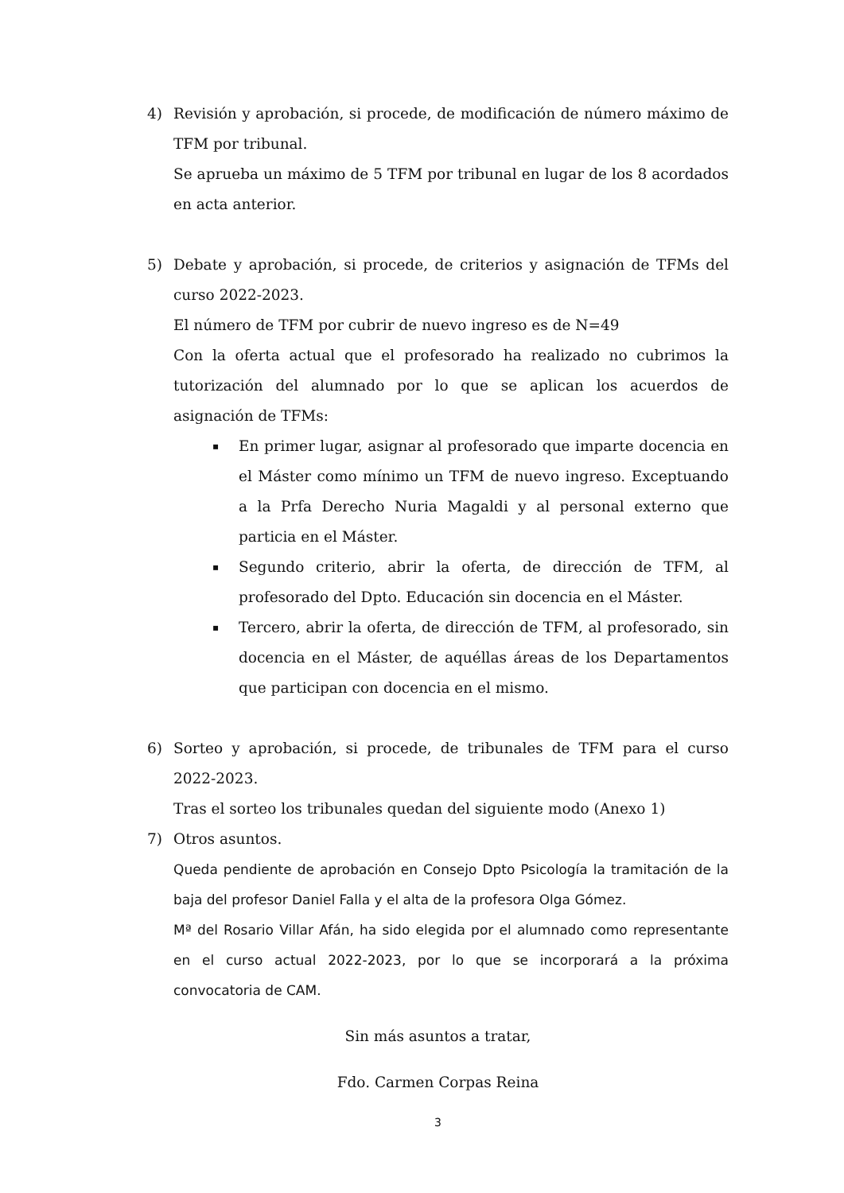4) Revisión y aprobación, si procede, de modificación de número máximo de TFM por tribunal.
Se aprueba un máximo de 5 TFM por tribunal en lugar de los 8 acordados en acta anterior.
5) Debate y aprobación, si procede, de criterios y asignación de TFMs del curso 2022-2023.
El número de TFM por cubrir de nuevo ingreso es de N=49
Con la oferta actual que el profesorado ha realizado no cubrimos la tutorización del alumnado por lo que se aplican los acuerdos de asignación de TFMs:
▪ En primer lugar, asignar al profesorado que imparte docencia en el Máster como mínimo un TFM de nuevo ingreso. Exceptuando a la Prfa Derecho Nuria Magaldi y al personal externo que particia en el Máster.
▪ Segundo criterio, abrir la oferta, de dirección de TFM, al profesorado del Dpto. Educación sin docencia en el Máster.
▪ Tercero, abrir la oferta, de dirección de TFM, al profesorado, sin docencia en el Máster, de aquéllas áreas de los Departamentos que participan con docencia en el mismo.
6) Sorteo y aprobación, si procede, de tribunales de TFM para el curso 2022-2023.
Tras el sorteo los tribunales quedan del siguiente modo (Anexo 1)
7) Otros asuntos.
Queda pendiente de aprobación en Consejo Dpto Psicología la tramitación de la baja del profesor Daniel Falla y el alta de la profesora Olga Gómez.
Mª del Rosario Villar Afán, ha sido elegida por el alumnado como representante en el curso actual 2022-2023, por lo que se incorporará a la próxima convocatoria de CAM.
Sin más asuntos a tratar,
Fdo. Carmen Corpas Reina
3